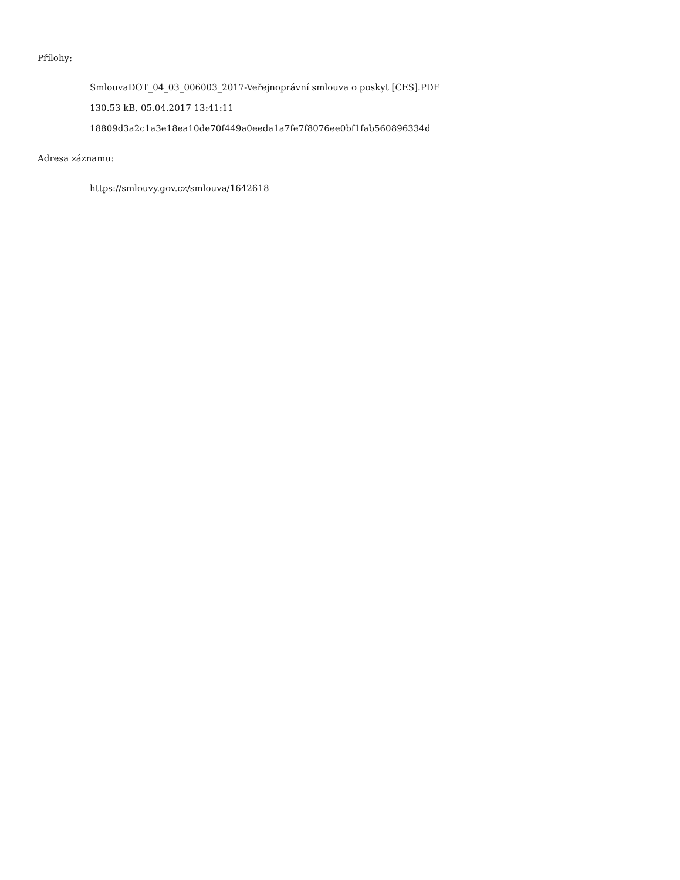Přílohy:
SmlouvaDOT_04_03_006003_2017-Veřejnoprávní smlouva o poskyt [CES].PDF
130.53 kB, 05.04.2017 13:41:11
18809d3a2c1a3e18ea10de70f449a0eeda1a7fe7f8076ee0bf1fab560896334d
Adresa záznamu:
https://smlouvy.gov.cz/smlouva/1642618